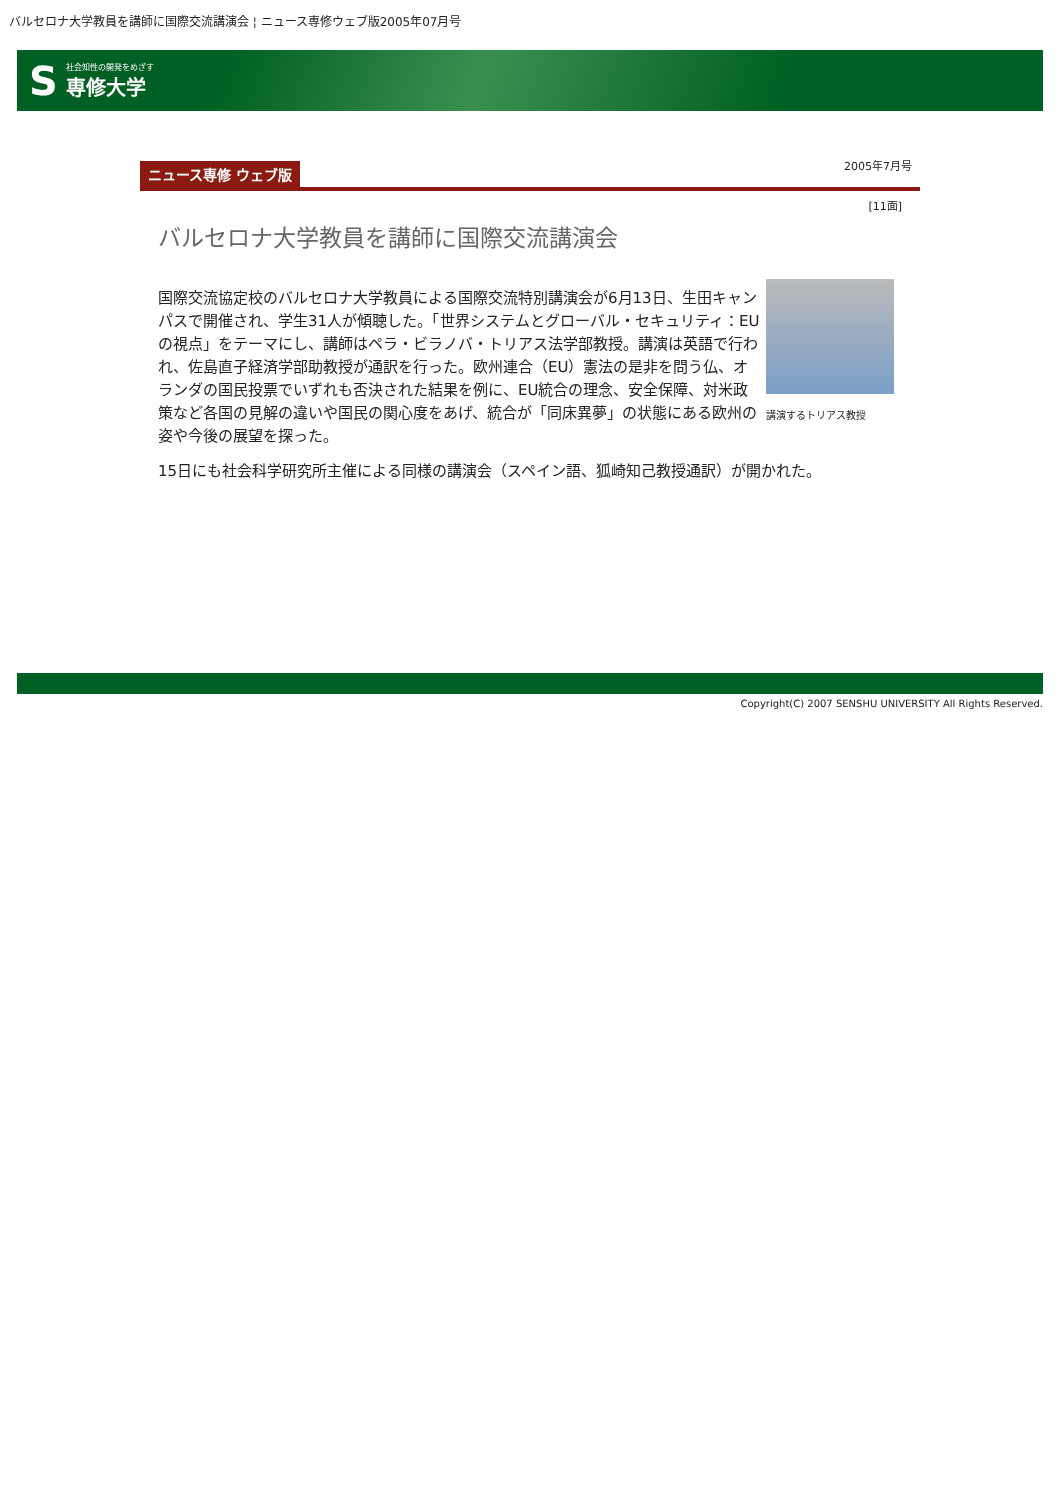バルセロナ大学教員を講師に国際交流講演会 ¦ ニュース専修ウェブ版2005年07月号
S
社会知性の開発をめざす
専修大学
ニュース専修 ウェブ版 2005年7月号
[11面]
バルセロナ大学教員を講師に国際交流講演会
講演するトリアス教授
国際交流協定校のバルセロナ大学教員による国際交流特別講演会が6月13日、生田キャンパスで開催され、学生31人が傾聴した。「世界システムとグローバル・セキュリティ：EUの視点」をテーマにし、講師はペラ・ビラノバ・トリアス法学部教授。講演は英語で行われ、佐島直子経済学部助教授が通訳を行った。欧州連合（EU）憲法の是非を問う仏、オランダの国民投票でいずれも否決された結果を例に、EU統合の理念、安全保障、対米政策など各国の見解の違いや国民の関心度をあげ、統合が「同床異夢」の状態にある欧州の姿や今後の展望を探った。
15日にも社会科学研究所主催による同様の講演会（スペイン語、狐崎知己教授通訳）が開かれた。
Copyright(C) 2007 SENSHU UNIVERSITY All Rights Reserved.